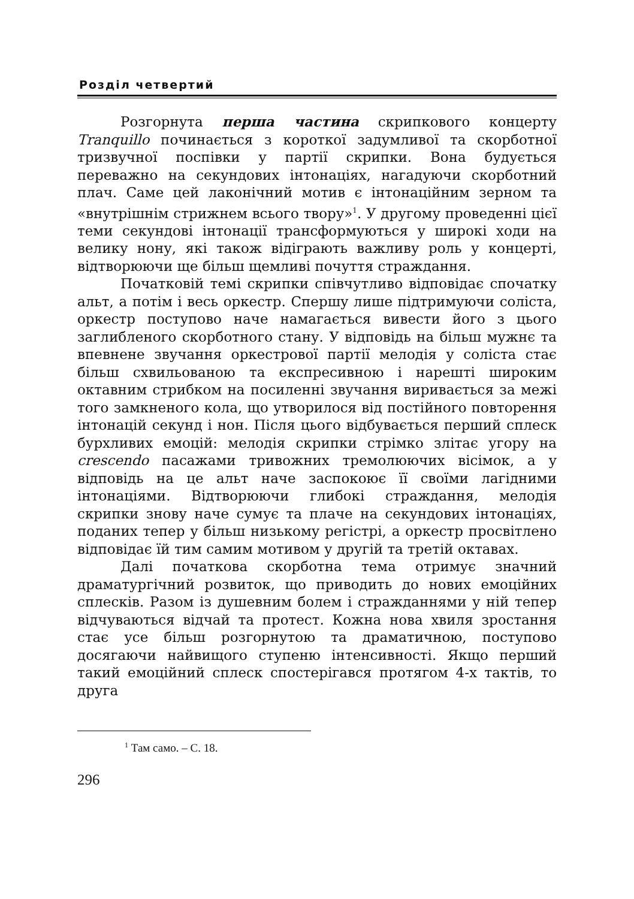Розділ четвертий
Розгорнута перша частина скрипкового концерту Tranquillo починається з короткої задумливої та скорботної тризвучної поспівки у партії скрипки. Вона будується переважно на секундових інтонаціях, нагадуючи скорботний плач. Саме цей лаконічний мотив є інтонаційним зерном та «внутрішнім стрижнем всього твору»<sup>1</sup>. У другому проведенні цієї теми секундові інтонації трансформуються у широкі ходи на велику нону, які також відіграють важливу роль у концерті, відтворюючи ще більш щемливі почуття страждання.
Початковій темі скрипки співчутливо відповідає спочатку альт, а потім і весь оркестр. Спершу лише підтримуючи соліста, оркестр поступово наче намагається вивести його з цього заглибленого скорботного стану. У відповідь на більш мужнє та впевнене звучання оркестрової партії мелодія у соліста стає більш схвильованою та експресивною і нарешті широким октавним стрибком на посиленні звучання виривається за межі того замкненого кола, що утворилося від постійного повторення інтонацій секунд і нон. Після цього відбувається перший сплеск бурхливих емоцій: мелодія скрипки стрімко злітає угору на crescendo пасажами тривожних тремолюючих вісімок, а у відповідь на це альт наче заспокоює її своїми лагідними інтонаціями. Відтворюючи глибокі страждання, мелодія скрипки знову наче сумує та плаче на секундових інтонаціях, поданих тепер у більш низькому регістрі, а оркестр просвітлено відповідає їй тим самим мотивом у другій та третій октавах.
Далі початкова скорботна тема отримує значний драматургічний розвиток, що приводить до нових емоційних сплесків. Разом із душевним болем і стражданнями у ній тепер відчуваються відчай та протест. Кожна нова хвиля зростання стає усе більш розгорнутою та драматичною, поступово досягаючи найвищого ступеню інтенсивності. Якщо перший такий емоційний сплеск спостерігався протягом 4-х тактів, то друга
<sup>1</sup> Там само. – С. 18.
296